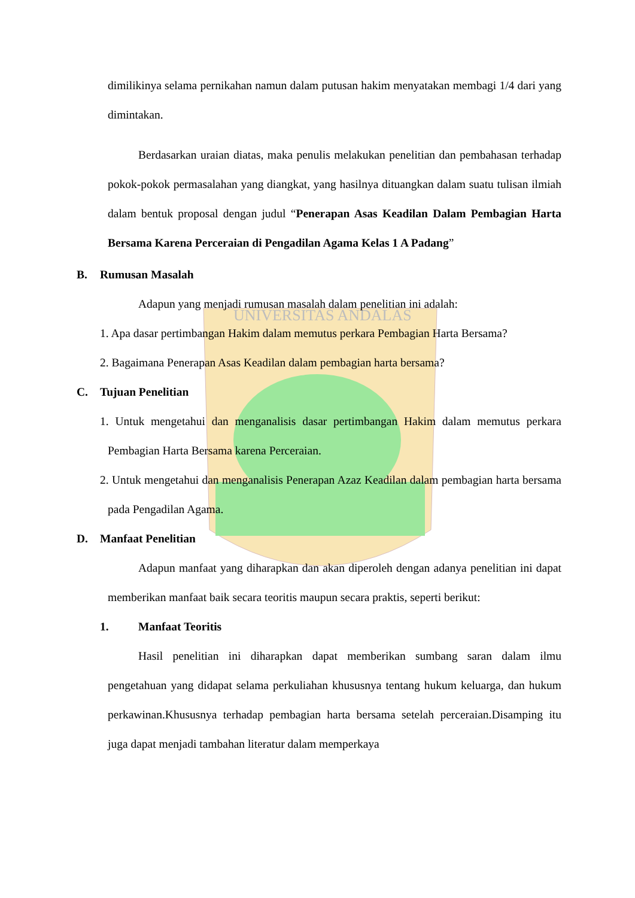UNIVERSITAS ANDALAS
dimilikinya selama pernikahan namun dalam putusan hakim menyatakan membagi 1/4 dari yang dimintakan.
Berdasarkan uraian diatas, maka penulis melakukan penelitian dan pembahasan terhadap pokok-pokok permasalahan yang diangkat, yang hasilnya dituangkan dalam suatu tulisan ilmiah dalam bentuk proposal dengan judul “Penerapan Asas Keadilan Dalam Pembagian Harta Bersama Karena Perceraian di Pengadilan Agama Kelas 1 A Padang”
B. Rumusan Masalah
Adapun yang menjadi rumusan masalah dalam penelitian ini adalah:
1. Apa dasar pertimbangan Hakim dalam memutus perkara Pembagian Harta Bersama?
2. Bagaimana Penerapan Asas Keadilan dalam pembagian harta bersama?
C. Tujuan Penelitian
1. Untuk mengetahui dan menganalisis dasar pertimbangan Hakim dalam memutus perkara Pembagian Harta Bersama karena Perceraian.
2. Untuk mengetahui dan menganalisis Penerapan Azaz Keadilan dalam pembagian harta bersama pada Pengadilan Agama.
D. Manfaat Penelitian
Adapun manfaat yang diharapkan dan akan diperoleh dengan adanya penelitian ini dapat memberikan manfaat baik secara teoritis maupun secara praktis, seperti berikut:
1. Manfaat Teoritis
Hasil penelitian ini diharapkan dapat memberikan sumbang saran dalam ilmu pengetahuan yang didapat selama perkuliahan khususnya tentang hukum keluarga, dan hukum perkawinan.Khususnya terhadap pembagian harta bersama setelah perceraian.Disamping itu juga dapat menjadi tambahan literatur dalam memperkaya